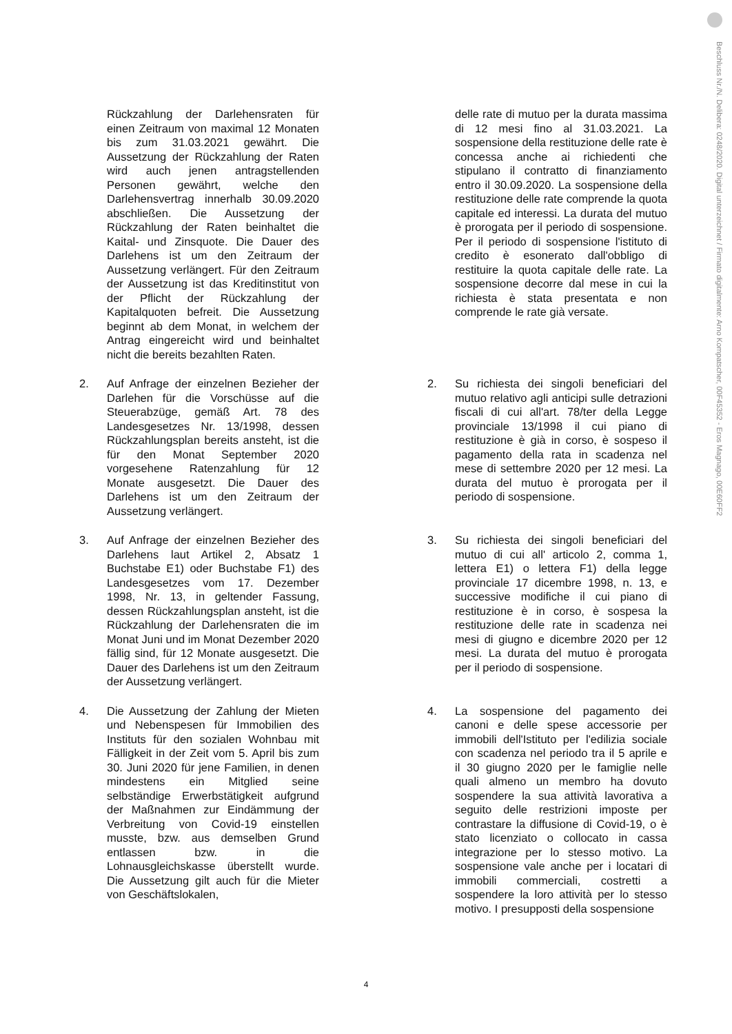Beschluss Nr./N. Delibera: 0248/2020. Digital unterzeichnet / Firmato digitalmente: Arno Kompatscher, 00F45352 - Eros Magnago, 00E60FF2
Rückzahlung der Darlehensraten für einen Zeitraum von maximal 12 Monaten bis zum 31.03.2021 gewährt. Die Aussetzung der Rückzahlung der Raten wird auch jenen antragstellenden Personen gewährt, welche den Darlehensvertrag innerhalb 30.09.2020 abschließen. Die Aussetzung der Rückzahlung der Raten beinhaltet die Kaital- und Zinsquote. Die Dauer des Darlehens ist um den Zeitraum der Aussetzung verlängert. Für den Zeitraum der Aussetzung ist das Kreditinstitut von der Pflicht der Rückzahlung der Kapitalquoten befreit. Die Aussetzung beginnt ab dem Monat, in welchem der Antrag eingereicht wird und beinhaltet nicht die bereits bezahlten Raten.
delle rate di mutuo per la durata massima di 12 mesi fino al 31.03.2021. La sospensione della restituzione delle rate è concessa anche ai richiedenti che stipulano il contratto di finanziamento entro il 30.09.2020. La sospensione della restituzione delle rate comprende la quota capitale ed interessi. La durata del mutuo è prorogata per il periodo di sospensione. Per il periodo di sospensione l'istituto di credito è esonerato dall'obbligo di restituire la quota capitale delle rate. La sospensione decorre dal mese in cui la richiesta è stata presentata e non comprende le rate già versate.
2. Auf Anfrage der einzelnen Bezieher der Darlehen für die Vorschüsse auf die Steuerabzüge, gemäß Art. 78 des Landesgesetzes Nr. 13/1998, dessen Rückzahlungsplan bereits ansteht, ist die für den Monat September 2020 vorgesehene Ratenzahlung für 12 Monate ausgesetzt. Die Dauer des Darlehens ist um den Zeitraum der Aussetzung verlängert.
2. Su richiesta dei singoli beneficiari del mutuo relativo agli anticipi sulle detrazioni fiscali di cui all'art. 78/ter della Legge provinciale 13/1998 il cui piano di restituzione è già in corso, è sospeso il pagamento della rata in scadenza nel mese di settembre 2020 per 12 mesi. La durata del mutuo è prorogata per il periodo di sospensione.
3. Auf Anfrage der einzelnen Bezieher des Darlehens laut Artikel 2, Absatz 1 Buchstabe E1) oder Buchstabe F1) des Landesgesetzes vom 17. Dezember 1998, Nr. 13, in geltender Fassung, dessen Rückzahlungsplan ansteht, ist die Rückzahlung der Darlehensraten die im Monat Juni und im Monat Dezember 2020 fällig sind, für 12 Monate ausgesetzt. Die Dauer des Darlehens ist um den Zeitraum der Aussetzung verlängert.
3. Su richiesta dei singoli beneficiari del mutuo di cui all' articolo 2, comma 1, lettera E1) o lettera F1) della legge provinciale 17 dicembre 1998, n. 13, e successive modifiche il cui piano di restituzione è in corso, è sospesa la restituzione delle rate in scadenza nei mesi di giugno e dicembre 2020 per 12 mesi. La durata del mutuo è prorogata per il periodo di sospensione.
4. Die Aussetzung der Zahlung der Mieten und Nebenspesen für Immobilien des Instituts für den sozialen Wohnbau mit Fälligkeit in der Zeit vom 5. April bis zum 30. Juni 2020 für jene Familien, in denen mindestens ein Mitglied seine selbständige Erwerbstätigkeit aufgrund der Maßnahmen zur Eindämmung der Verbreitung von Covid-19 einstellen musste, bzw. aus demselben Grund entlassen bzw. in die Lohnausgleichskasse überstellt wurde. Die Aussetzung gilt auch für die Mieter von Geschäftslokalen,
4. La sospensione del pagamento dei canoni e delle spese accessorie per immobili dell'Istituto per l'edilizia sociale con scadenza nel periodo tra il 5 aprile e il 30 giugno 2020 per le famiglie nelle quali almeno un membro ha dovuto sospendere la sua attività lavorativa a seguito delle restrizioni imposte per contrastare la diffusione di Covid-19, o è stato licenziato o collocato in cassa integrazione per lo stesso motivo. La sospensione vale anche per i locatari di immobili commerciali, costretti a sospendere la loro attività per lo stesso motivo. I presupposti della sospensione
4